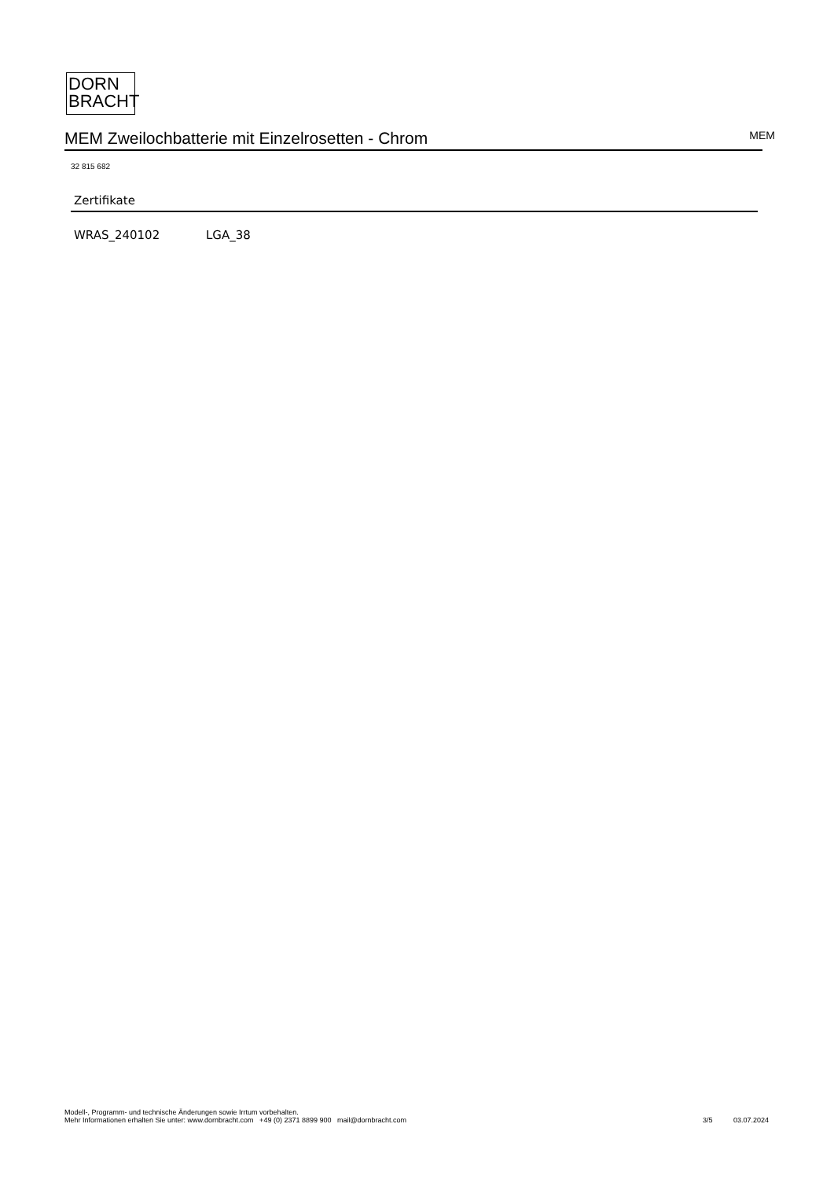DORN
BRACHT
MEM Zweilochbatterie mit Einzelrosetten - Chrom
MEM
32 815 682
Zertifikate
WRAS_240102 LGA_38
Modell-, Programm- und technische Änderungen sowie Irrtum vorbehalten.
Mehr Informationen erhalten Sie unter: www.dornbracht.com +49 (0) 2371 8899 900 mail@dornbracht.com
3/5 03.07.2024